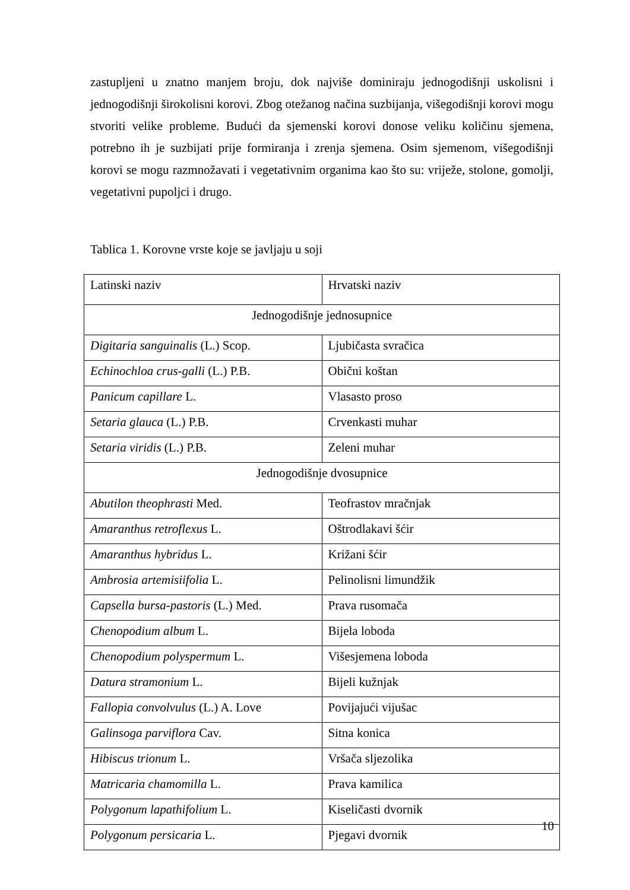zastupljeni u znatno manjem broju, dok najviše dominiraju jednogodišnji uskolisni i jednogodišnji širokolisni korovi. Zbog otežanog načina suzbijanja, višegodišnji korovi mogu stvoriti velike probleme. Budući da sjemenski korovi donose veliku količinu sjemena, potrebno ih je suzbijati prije formiranja i zrenja sjemena. Osim sjemenom, višegodišnji korovi se mogu razmnožavati i vegetativnim organima kao što su: vriježe, stolone, gomolji, vegetativni pupoljci i drugo.
Tablica 1. Korovne vrste koje se javljaju u soji
| Latinski naziv | Hrvatski naziv |
| Jednogodišnje jednosupnice | |
| Digitaria sanguinalis (L.) Scop. | Ljubičasta svračica |
| Echinochloa crus-galli (L.) P.B. | Obični koštan |
| Panicum capillare L. | Vlasasto proso |
| Setaria glauca (L.) P.B. | Crvenkasti muhar |
| Setaria viridis (L.) P.B. | Zeleni muhar |
| Jednogodišnje dvosupnice | |
| Abutilon theophrasti Med. | Teofrastov mračnjak |
| Amaranthus retroflexus L. | Oštrodlakavi šćir |
| Amaranthus hybridus L. | Križani šćir |
| Ambrosia artemisiifolia L. | Pelinolisni limundžik |
| Capsella bursa-pastoris (L.) Med. | Prava rusomača |
| Chenopodium album L. | Bijela loboda |
| Chenopodium polyspermum L. | Višesjemena loboda |
| Datura stramonium L. | Bijeli kužnjak |
| Fallopia convolvulus (L.) A. Love | Povijajući vijušac |
| Galinsoga parviflora Cav. | Sitna konica |
| Hibiscus trionum L. | Vršača sljezolika |
| Matricaria chamomilla L. | Prava kamilica |
| Polygonum lapathifolium L. | Kiseličasti dvornik |
| Polygonum persicaria L. | Pjegavi dvornik |
10